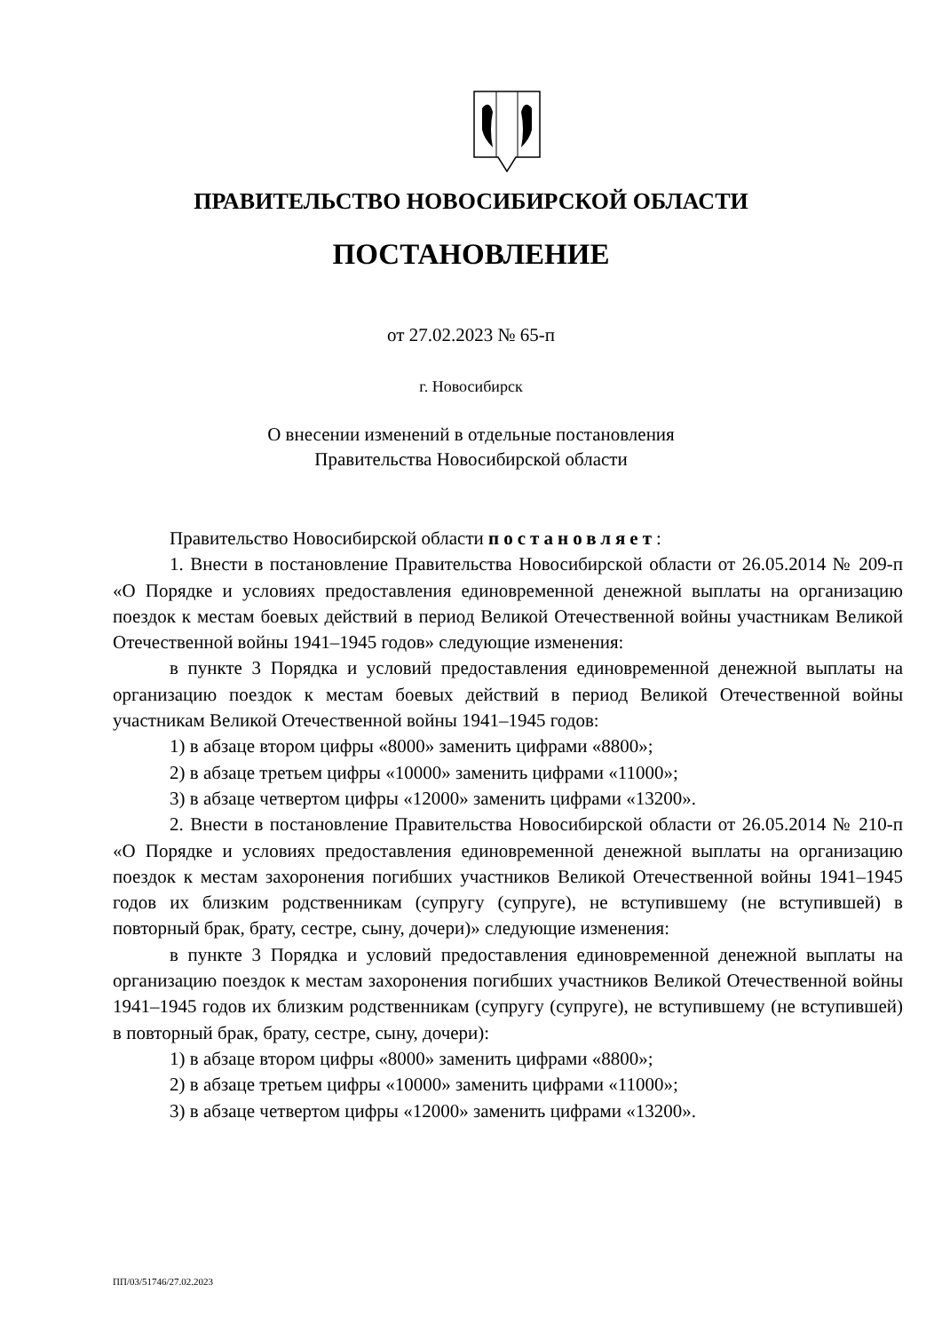ПРАВИТЕЛЬСТВО НОВОСИБИРСКОЙ ОБЛАСТИ
ПОСТАНОВЛЕНИЕ
от 27.02.2023 № 65-п
г. Новосибирск
О внесении изменений в отдельные постановления
Правительства Новосибирской области
Правительство Новосибирской области постановляет:
1. Внести в постановление Правительства Новосибирской области от 26.05.2014 № 209-п «О Порядке и условиях предоставления единовременной денежной выплаты на организацию поездок к местам боевых действий в период Великой Отечественной войны участникам Великой Отечественной войны 1941–1945 годов» следующие изменения:
в пункте 3 Порядка и условий предоставления единовременной денежной выплаты на организацию поездок к местам боевых действий в период Великой Отечественной войны участникам Великой Отечественной войны 1941–1945 годов:
1) в абзаце втором цифры «8000» заменить цифрами «8800»;
2) в абзаце третьем цифры «10000» заменить цифрами «11000»;
3) в абзаце четвертом цифры «12000» заменить цифрами «13200».
2. Внести в постановление Правительства Новосибирской области от 26.05.2014 № 210-п «О Порядке и условиях предоставления единовременной денежной выплаты на организацию поездок к местам захоронения погибших участников Великой Отечественной войны 1941–1945 годов их близким родственникам (супругу (супруге), не вступившему (не вступившей) в повторный брак, брату, сестре, сыну, дочери)» следующие изменения:
в пункте 3 Порядка и условий предоставления единовременной денежной выплаты на организацию поездок к местам захоронения погибших участников Великой Отечественной войны 1941–1945 годов их близким родственникам (супругу (супруге), не вступившему (не вступившей) в повторный брак, брату, сестре, сыну, дочери):
1) в абзаце втором цифры «8000» заменить цифрами «8800»;
2) в абзаце третьем цифры «10000» заменить цифрами «11000»;
3) в абзаце четвертом цифры «12000» заменить цифрами «13200».
ПП/03/51746/27.02.2023